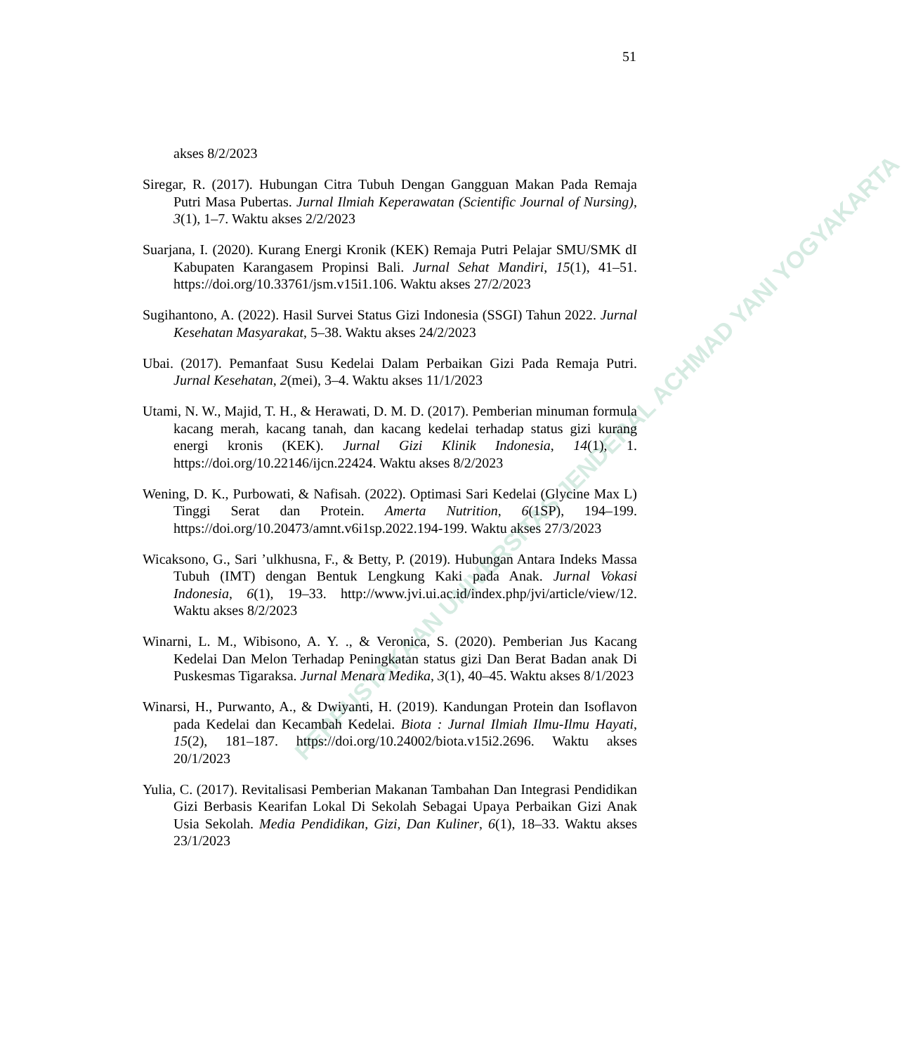PERPUSTAKAAN UNIVERSITAS JENDERAL ACHMAD YANI YOGYAKARTA
51
akses 8/2/2023
Siregar, R. (2017). Hubungan Citra Tubuh Dengan Gangguan Makan Pada Remaja Putri Masa Pubertas. Jurnal Ilmiah Keperawatan (Scientific Journal of Nursing), 3(1), 1–7. Waktu akses 2/2/2023
Suarjana, I. (2020). Kurang Energi Kronik (KEK) Remaja Putri Pelajar SMU/SMK dI Kabupaten Karangasem Propinsi Bali. Jurnal Sehat Mandiri, 15(1), 41–51. https://doi.org/10.33761/jsm.v15i1.106. Waktu akses 27/2/2023
Sugihantono, A. (2022). Hasil Survei Status Gizi Indonesia (SSGI) Tahun 2022. Jurnal Kesehatan Masyarakat, 5–38. Waktu akses 24/2/2023
Ubai. (2017). Pemanfaat Susu Kedelai Dalam Perbaikan Gizi Pada Remaja Putri. Jurnal Kesehatan, 2(mei), 3–4. Waktu akses 11/1/2023
Utami, N. W., Majid, T. H., & Herawati, D. M. D. (2017). Pemberian minuman formula kacang merah, kacang tanah, dan kacang kedelai terhadap status gizi kurang energi kronis (KEK). Jurnal Gizi Klinik Indonesia, 14(1), 1. https://doi.org/10.22146/ijcn.22424. Waktu akses 8/2/2023
Wening, D. K., Purbowati, & Nafisah. (2022). Optimasi Sari Kedelai (Glycine Max L) Tinggi Serat dan Protein. Amerta Nutrition, 6(1SP), 194–199. https://doi.org/10.20473/amnt.v6i1sp.2022.194-199. Waktu akses 27/3/2023
Wicaksono, G., Sari ’ulkhusna, F., & Betty, P. (2019). Hubungan Antara Indeks Massa Tubuh (IMT) dengan Bentuk Lengkung Kaki pada Anak. Jurnal Vokasi Indonesia, 6(1), 19–33. http://www.jvi.ui.ac.id/index.php/jvi/article/view/12. Waktu akses 8/2/2023
Winarni, L. M., Wibisono, A. Y. ., & Veronica, S. (2020). Pemberian Jus Kacang Kedelai Dan Melon Terhadap Peningkatan status gizi Dan Berat Badan anak Di Puskesmas Tigaraksa. Jurnal Menara Medika, 3(1), 40–45. Waktu akses 8/1/2023
Winarsi, H., Purwanto, A., & Dwiyanti, H. (2019). Kandungan Protein dan Isoflavon pada Kedelai dan Kecambah Kedelai. Biota : Jurnal Ilmiah Ilmu-Ilmu Hayati, 15(2), 181–187. https://doi.org/10.24002/biota.v15i2.2696. Waktu akses 20/1/2023
Yulia, C. (2017). Revitalisasi Pemberian Makanan Tambahan Dan Integrasi Pendidikan Gizi Berbasis Kearifan Lokal Di Sekolah Sebagai Upaya Perbaikan Gizi Anak Usia Sekolah. Media Pendidikan, Gizi, Dan Kuliner, 6(1), 18–33. Waktu akses 23/1/2023